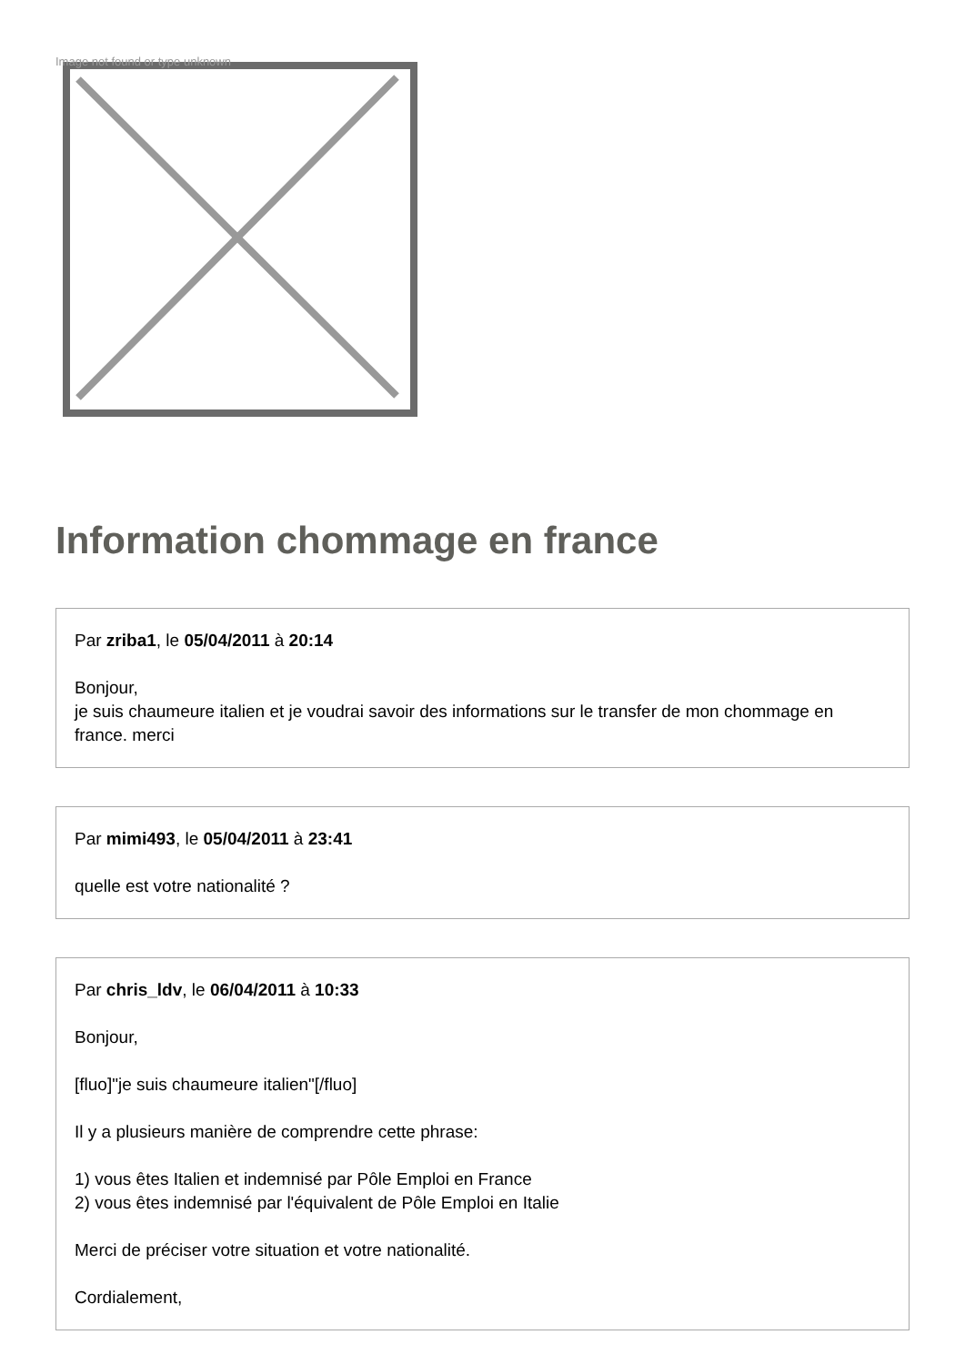Image not found or type unknown
Information chommage en france
Par zriba1, le 05/04/2011 à 20:14
Bonjour,
je suis chaumeure italien et je voudrai savoir des informations sur le transfer de mon chommage en france. merci
Par mimi493, le 05/04/2011 à 23:41
quelle est votre nationalité ?
Par chris_ldv, le 06/04/2011 à 10:33
Bonjour,
[fluo]"je suis chaumeure italien"[/fluo]
Il y a plusieurs manière de comprendre cette phrase:
1) vous êtes Italien et indemnisé par Pôle Emploi en France
2) vous êtes indemnisé par l'équivalent de Pôle Emploi en Italie
Merci de préciser votre situation et votre nationalité.
Cordialement,